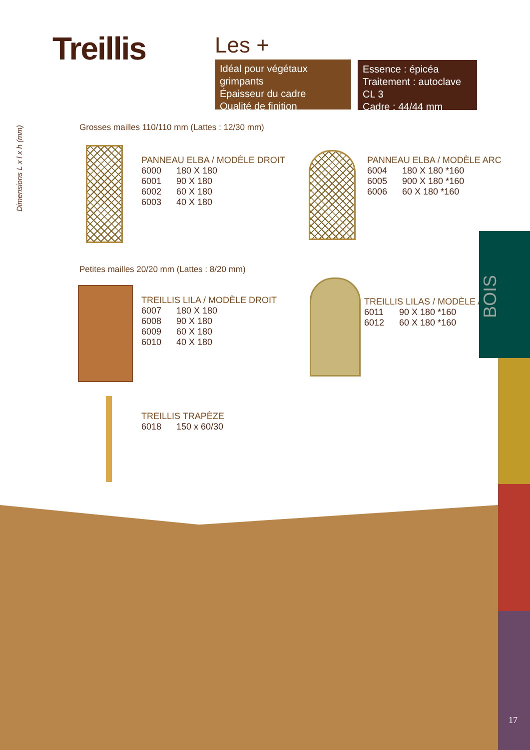Treillis Les +
Idéal pour végétaux grimpants
Épaisseur du cadre
Qualité de finition
Essence : épicéa
Traitement : autoclave CL 3
Cadre : 44/44 mm
Dimensions L x l x h (mm)
Grosses mailles 110/110 mm (Lattes : 12/30 mm)
PANNEAU ELBA / MODÈLE DROIT
| 6000 | 180 X 180 |
| 6001 | 90 X 180 |
| 6002 | 60 X 180 |
| 6003 | 40 X 180 |
PANNEAU ELBA / MODÈLE ARC
| 6004 | 180 X 180 *160 |
| 6005 | 900 X 180 *160 |
| 6006 | 60 X 180 *160 |
Petites mailles 20/20 mm (Lattes : 8/20 mm)
TREILLIS LILA / MODÈLE DROIT
| 6007 | 180 X 180 |
| 6008 | 90 X 180 |
| 6009 | 60 X 180 |
| 6010 | 40 X 180 |
TREILLIS LILAS / MODÈLE ARC
| 6011 | 90 X 180 *160 |
| 6012 | 60 X 180 *160 |
TREILLIS TRAPÈZE
| 6018 | 150 x 60/30 |
BOIS
17